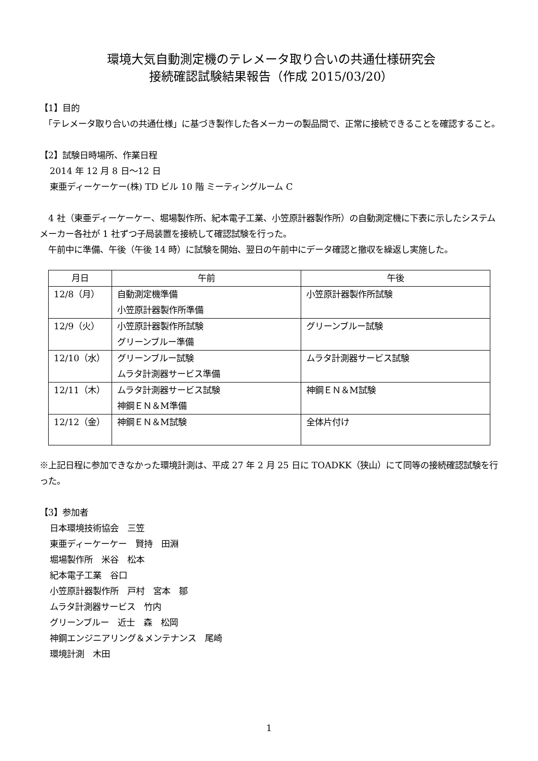環境大気自動測定機のテレメータ取り合いの共通仕様研究会
接続確認試験結果報告（作成 2015/03/20）
【1】目的
　「テレメータ取り合いの共通仕様」に基づき製作した各メーカーの製品間で、正常に接続できることを確認すること。
【2】試験日時場所、作業日程
2014 年 12 月 8 日～12 日
東亜ディーケーケー(株) TD ビル 10 階 ミーティングルーム C
　4 社（東亜ディーケーケー、堀場製作所、紀本電子工業、小笠原計器製作所）の自動測定機に下表に示したシステムメーカー各社が 1 社ずつ子局装置を接続して確認試験を行った。
　午前中に準備、午後（午後 14 時）に試験を開始、翌日の午前中にデータ確認と撤収を繰返し実施した。
| 月日 | 午前 | 午後 |
| --- | --- | --- |
| 12/8（月） | 自動測定機準備 小笠原計器製作所準備 | 小笠原計器製作所試験 |
| 12/9（火） | 小笠原計器製作所試験 グリーンブルー準備 | グリーンブルー試験 |
| 12/10（水） | グリーンブルー試験 ムラタ計測器サービス準備 | ムラタ計測器サービス試験 |
| 12/11（木） | ムラタ計測器サービス試験 神鋼ＥＮ＆M準備 | 神鋼ＥＮ＆M試験 |
| 12/12（金） | 神鋼ＥＮ＆M試験 | 全体片付け |
※上記日程に参加できなかった環境計測は、平成 27 年 2 月 25 日に TOADKK（狭山）にて同等の接続確認試験を行った。
【3】参加者
日本環境技術協会　三笠
東亜ディーケーケー　賢持　田淵
堀場製作所　米谷　松本
紀本電子工業　谷口
小笠原計器製作所　戸村　宮本　鄒
ムラタ計測器サービス　竹内
グリーンブルー　近士　森　松岡
神鋼エンジニアリング＆メンテナンス　尾崎
環境計測　木田
1